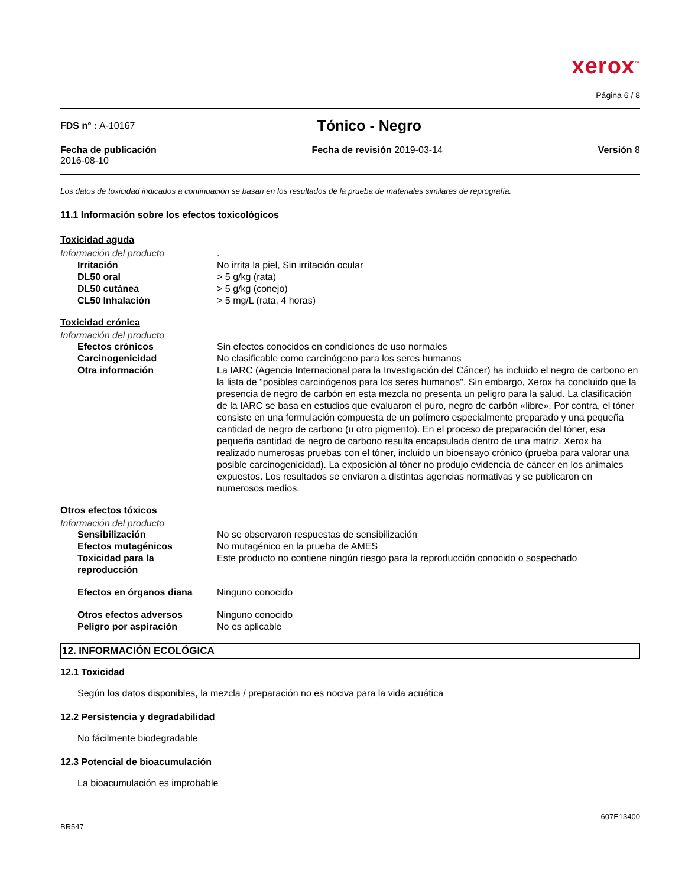xerox<sup>™</sup>
Página 6 / 8
FDS n° : A-10167
Tónico - Negro
Fecha de publicación
2016-08-10
Fecha de revisión 2019-03-14 Versión 8
Los datos de toxicidad indicados a continuación se basan en los resultados de la prueba de materiales similares de reprografía.
11.1 Información sobre los efectos toxicológicos
Toxicidad aguda
Información del producto .
Irritación No irrita la piel, Sin irritación ocular
DL50 oral > 5 g/kg (rata)
DL50 cutánea > 5 g/kg (conejo)
CL50 Inhalación > 5 mg/L (rata, 4 horas)
Toxicidad crónica
Información del producto
Efectos crónicos Sin efectos conocidos en condiciones de uso normales
Carcinogenicidad No clasificable como carcinógeno para los seres humanos
Otra información La IARC (Agencia Internacional para la Investigación del Cáncer) ha incluido el negro de carbono en la lista de "posibles carcinógenos para los seres humanos". Sin embargo, Xerox ha concluido que la presencia de negro de carbón en esta mezcla no presenta un peligro para la salud. La clasificación de la IARC se basa en estudios que evaluaron el puro, negro de carbón «libre». Por contra, el tóner consiste en una formulación compuesta de un polímero especialmente preparado y una pequeña cantidad de negro de carbono (u otro pigmento). En el proceso de preparación del tóner, esa pequeña cantidad de negro de carbono resulta encapsulada dentro de una matriz. Xerox ha realizado numerosas pruebas con el tóner, incluido un bioensayo crónico (prueba para valorar una posible carcinogenicidad). La exposición al tóner no produjo evidencia de cáncer en los animales expuestos. Los resultados se enviaron a distintas agencias normativas y se publicaron en numerosos medios.
Otros efectos tóxicos
Información del producto
Sensibilización No se observaron respuestas de sensibilización
Efectos mutagénicos No mutagénico en la prueba de AMES
Toxicidad para la reproducción
Este producto no contiene ningún riesgo para la reproducción conocido o sospechado
Efectos en órganos diana Ninguno conocido
Otros efectos adversos Ninguno conocido
Peligro por aspiración No es aplicable
12. INFORMACIÓN ECOLÓGICA
12.1 Toxicidad
Según los datos disponibles, la mezcla / preparación no es nociva para la vida acuática
12.2 Persistencia y degradabilidad
No fácilmente biodegradable
12.3 Potencial de bioacumulación
La bioacumulación es improbable
607E13400
BR547